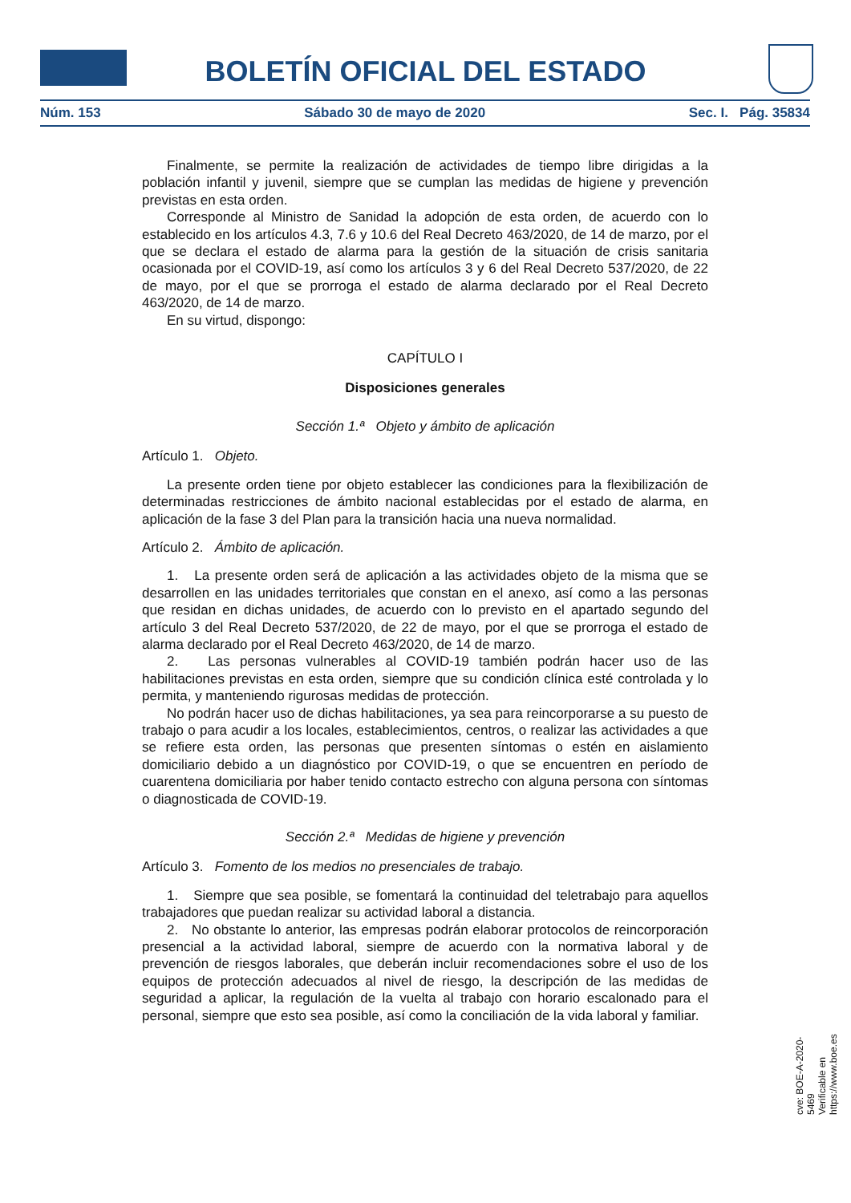BOLETÍN OFICIAL DEL ESTADO
Núm. 153 Sábado 30 de mayo de 2020 Sec. I. Pág. 35834
Finalmente, se permite la realización de actividades de tiempo libre dirigidas a la población infantil y juvenil, siempre que se cumplan las medidas de higiene y prevención previstas en esta orden.
Corresponde al Ministro de Sanidad la adopción de esta orden, de acuerdo con lo establecido en los artículos 4.3, 7.6 y 10.6 del Real Decreto 463/2020, de 14 de marzo, por el que se declara el estado de alarma para la gestión de la situación de crisis sanitaria ocasionada por el COVID-19, así como los artículos 3 y 6 del Real Decreto 537/2020, de 22 de mayo, por el que se prorroga el estado de alarma declarado por el Real Decreto 463/2020, de 14 de marzo.
En su virtud, dispongo:
CAPÍTULO I
Disposiciones generales
Sección 1.ª Objeto y ámbito de aplicación
Artículo 1. Objeto.
La presente orden tiene por objeto establecer las condiciones para la flexibilización de determinadas restricciones de ámbito nacional establecidas por el estado de alarma, en aplicación de la fase 3 del Plan para la transición hacia una nueva normalidad.
Artículo 2. Ámbito de aplicación.
1. La presente orden será de aplicación a las actividades objeto de la misma que se desarrollen en las unidades territoriales que constan en el anexo, así como a las personas que residan en dichas unidades, de acuerdo con lo previsto en el apartado segundo del artículo 3 del Real Decreto 537/2020, de 22 de mayo, por el que se prorroga el estado de alarma declarado por el Real Decreto 463/2020, de 14 de marzo.
2. Las personas vulnerables al COVID-19 también podrán hacer uso de las habilitaciones previstas en esta orden, siempre que su condición clínica esté controlada y lo permita, y manteniendo rigurosas medidas de protección.
No podrán hacer uso de dichas habilitaciones, ya sea para reincorporarse a su puesto de trabajo o para acudir a los locales, establecimientos, centros, o realizar las actividades a que se refiere esta orden, las personas que presenten síntomas o estén en aislamiento domiciliario debido a un diagnóstico por COVID-19, o que se encuentren en período de cuarentena domiciliaria por haber tenido contacto estrecho con alguna persona con síntomas o diagnosticada de COVID-19.
Sección 2.ª Medidas de higiene y prevención
Artículo 3. Fomento de los medios no presenciales de trabajo.
1. Siempre que sea posible, se fomentará la continuidad del teletrabajo para aquellos trabajadores que puedan realizar su actividad laboral a distancia.
2. No obstante lo anterior, las empresas podrán elaborar protocolos de reincorporación presencial a la actividad laboral, siempre de acuerdo con la normativa laboral y de prevención de riesgos laborales, que deberán incluir recomendaciones sobre el uso de los equipos de protección adecuados al nivel de riesgo, la descripción de las medidas de seguridad a aplicar, la regulación de la vuelta al trabajo con horario escalonado para el personal, siempre que esto sea posible, así como la conciliación de la vida laboral y familiar.
cve: BOE-A-2020-5469
Verificable en https://www.boe.es